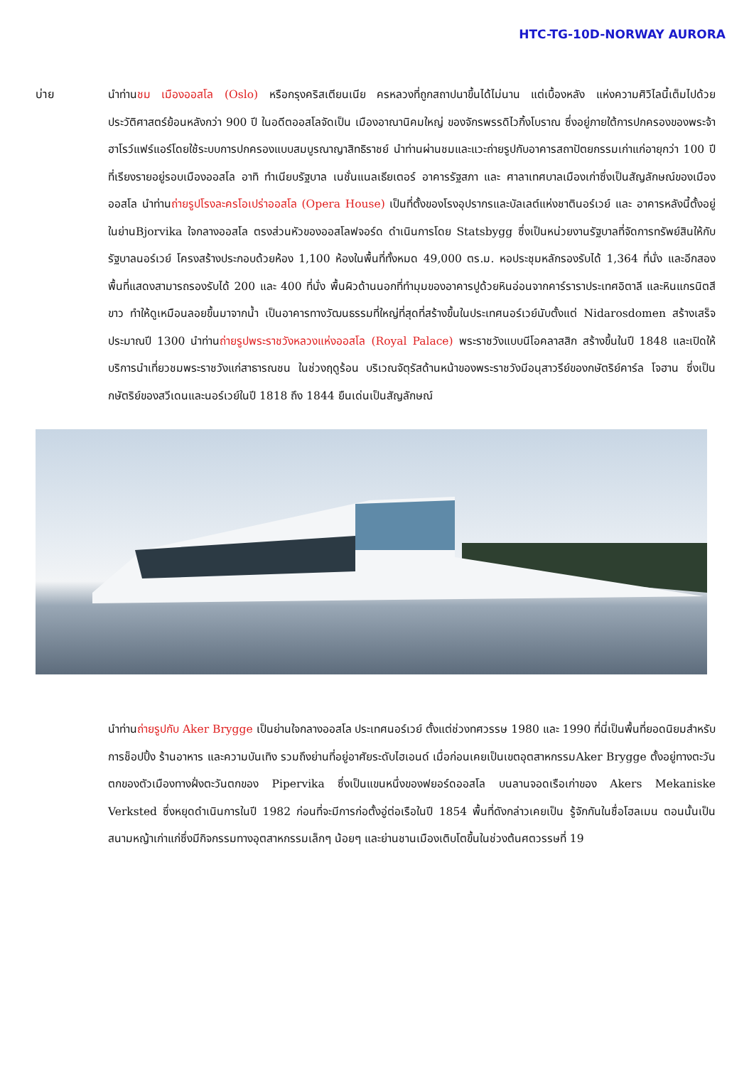HTC-TG-10D-NORWAY AURORA
บ่าย นำท่านชม เมืองออสโล (Oslo) หรือกรุงคริสเตียนเนีย ครหลวงที่ถูกสถาปนาขึ้นได้ไม่นาน แต่เบื้องหลัง แห่งความศิวิไลนี้เต็มไปด้วยประวัติศาสตร์ย้อนหลังกว่า 900 ปี ในอดีตออสโลจัดเป็น เมืองอาณานิคมใหญ่ ของจักรพรรดิไวกิ้งโบราณ ซึ่งอยู่ภายใต้การปกครองของพระจ้าฮาโรว์แฟร์แอร์โดยใช้ระบบการปกครองแบบสมบูรณาญาสิทธิราชย์ นำท่านผ่านชมและแวะถ่ายรูปกับอาคารสถาปัตยกรรมเก่าแก่อายุกว่า 100 ปี ที่เรียงรายอยู่รอบเมืองออสโล อาทิ ทำเนียบรัฐบาล เนชั่นแนลเธียเตอร์ อาคารรัฐสภา และ ศาลาเทศบาลเมืองเก่าซึ่งเป็นสัญลักษณ์ของเมืองออสโล นำท่านถ่ายรูปโรงละครโอเปร่าออสโล (Opera House) เป็นที่ตั้งของโรงอุปรากรและบัลเลต์แห่งชาตินอร์เวย์ และ อาคารหลังนี้ตั้งอยู่ในย่านBjorvika ใจกลางออสโล ตรงส่วนหัวของออสโลฟจอร์ด ดำเนินการโดย Statsbygg ซึ่งเป็นหน่วยงานรัฐบาลที่จัดการทรัพย์สินให้กับรัฐบาลนอร์เวย์ โครงสร้างประกอบด้วยห้อง 1,100 ห้องในพื้นที่ทั้งหมด 49,000 ตร.ม. หอประชุมหลักรองรับได้ 1,364 ที่นั่ง และอีกสองพื้นที่แสดงสามารถรองรับได้ 200 และ 400 ที่นั่ง พื้นผิวด้านนอกที่ทำมุมของอาคารปูด้วยหินอ่อนจากคาร์ราราประเทศอิตาลี และหินแกรนิตสีขาว ทำให้ดูเหมือนลอยขึ้นมาจากน้ำ เป็นอาคารทางวัฒนธรรมที่ใหญ่ที่สุดที่สร้างขึ้นในประเทศนอร์เวย์นับตั้งแต่ Nidarosdomen สร้างเสร็จประมาณปี 1300 นำท่านถ่ายรูปพระราชวังหลวงแห่งออสโล (Royal Palace) พระราชวังแบบนีโอคลาสสิก สร้างขึ้นในปี 1848 และเปิดให้บริการนำเที่ยวชมพระราชวังแก่สาธารณชน ในช่วงฤดูร้อน บริเวณจัตุรัสด้านหน้าของพระราชวังมีอนุสาวรีย์ของกษัตริย์คาร์ล โจฮาน ซึ่งเป็นกษัตริย์ของสวีเดนและนอร์เวย์ในปี 1818 ถึง 1844 ยืนเด่นเป็นสัญลักษณ์
นำท่านถ่ายรูปกับ Aker Brygge เป็นย่านใจกลางออสโล ประเทศนอร์เวย์ ตั้งแต่ช่วงทศวรรษ 1980 และ 1990 ที่นี่เป็นพื้นที่ยอดนิยมสำหรับการช็อปปิ้ง ร้านอาหาร และความบันเทิง รวมถึงย่านที่อยู่อาศัยระดับไฮเอนด์ เมื่อก่อนเคยเป็นเขตอุตสาหกรรมAker Brygge ตั้งอยู่ทางตะวันตกของตัวเมืองทางฝั่งตะวันตกของ Pipervika ซึ่งเป็นแขนหนึ่งของฟยอร์ดออสโล บนลานจอดเรือเก่าของ Akers Mekaniske Verksted ซึ่งหยุดดำเนินการในปี 1982 ก่อนที่จะมีการก่อตั้งอู่ต่อเรือในปี 1854 พื้นที่ดังกล่าวเคยเป็น รู้จักกันในชื่อโฮลเมน ตอนนั้นเป็นสนามหญ้าเก่าแก่ซึ่งมีกิจกรรมทางอุตสาหกรรมเล็กๆ น้อยๆ และย่านชานเมืองเติบโตขึ้นในช่วงต้นศตวรรษที่ 19